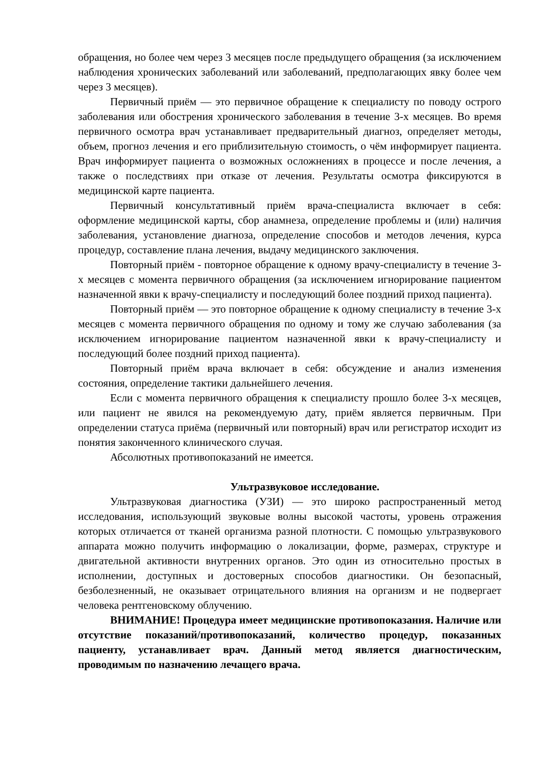обращения, но более чем через 3 месяцев после предыдущего обращения (за исключением наблюдения хронических заболеваний или заболеваний, предполагающих явку более чем через 3 месяцев).
Первичный приём — это первичное обращение к специалисту по поводу острого заболевания или обострения хронического заболевания в течение 3-х месяцев. Во время первичного осмотра врач устанавливает предварительный диагноз, определяет методы, объем, прогноз лечения и его приблизительную стоимость, о чём информирует пациента. Врач информирует пациента о возможных осложнениях в процессе и после лечения, а также о последствиях при отказе от лечения. Результаты осмотра фиксируются в медицинской карте пациента.
Первичный консультативный приём врача-специалиста включает в себя: оформление медицинской карты, сбор анамнеза, определение проблемы и (или) наличия заболевания, установление диагноза, определение способов и методов лечения, курса процедур, составление плана лечения, выдачу медицинского заключения.
Повторный приём - повторное обращение к одному врачу-специалисту в течение 3-х месяцев с момента первичного обращения (за исключением игнорирование пациентом назначенной явки к врачу-специалисту и последующий более поздний приход пациента).
Повторный приём — это повторное обращение к одному специалисту в течение 3-х месяцев с момента первичного обращения по одному и тому же случаю заболевания (за исключением игнорирование пациентом назначенной явки к врачу-специалисту и последующий более поздний приход пациента).
Повторный приём врача включает в себя: обсуждение и анализ изменения состояния, определение тактики дальнейшего лечения.
Если с момента первичного обращения к специалисту прошло более 3-х месяцев, или пациент не явился на рекомендуемую дату, приём является первичным. При определении статуса приёма (первичный или повторный) врач или регистратор исходит из понятия законченного клинического случая.
Абсолютных противопоказаний не имеется.
Ультразвуковое исследование.
Ультразвуковая диагностика (УЗИ) — это широко распространенный метод исследования, использующий звуковые волны высокой частоты, уровень отражения которых отличается от тканей организма разной плотности. С помощью ультразвукового аппарата можно получить информацию о локализации, форме, размерах, структуре и двигательной активности внутренних органов. Это один из относительно простых в исполнении, доступных и достоверных способов диагностики. Он безопасный, безболезненный, не оказывает отрицательного влияния на организм и не подвергает человека рентгеновскому облучению.
ВНИМАНИЕ! Процедура имеет медицинские противопоказания. Наличие или отсутствие показаний/противопоказаний, количество процедур, показанных пациенту, устанавливает врач. Данный метод является диагностическим, проводимым по назначению лечащего врача.